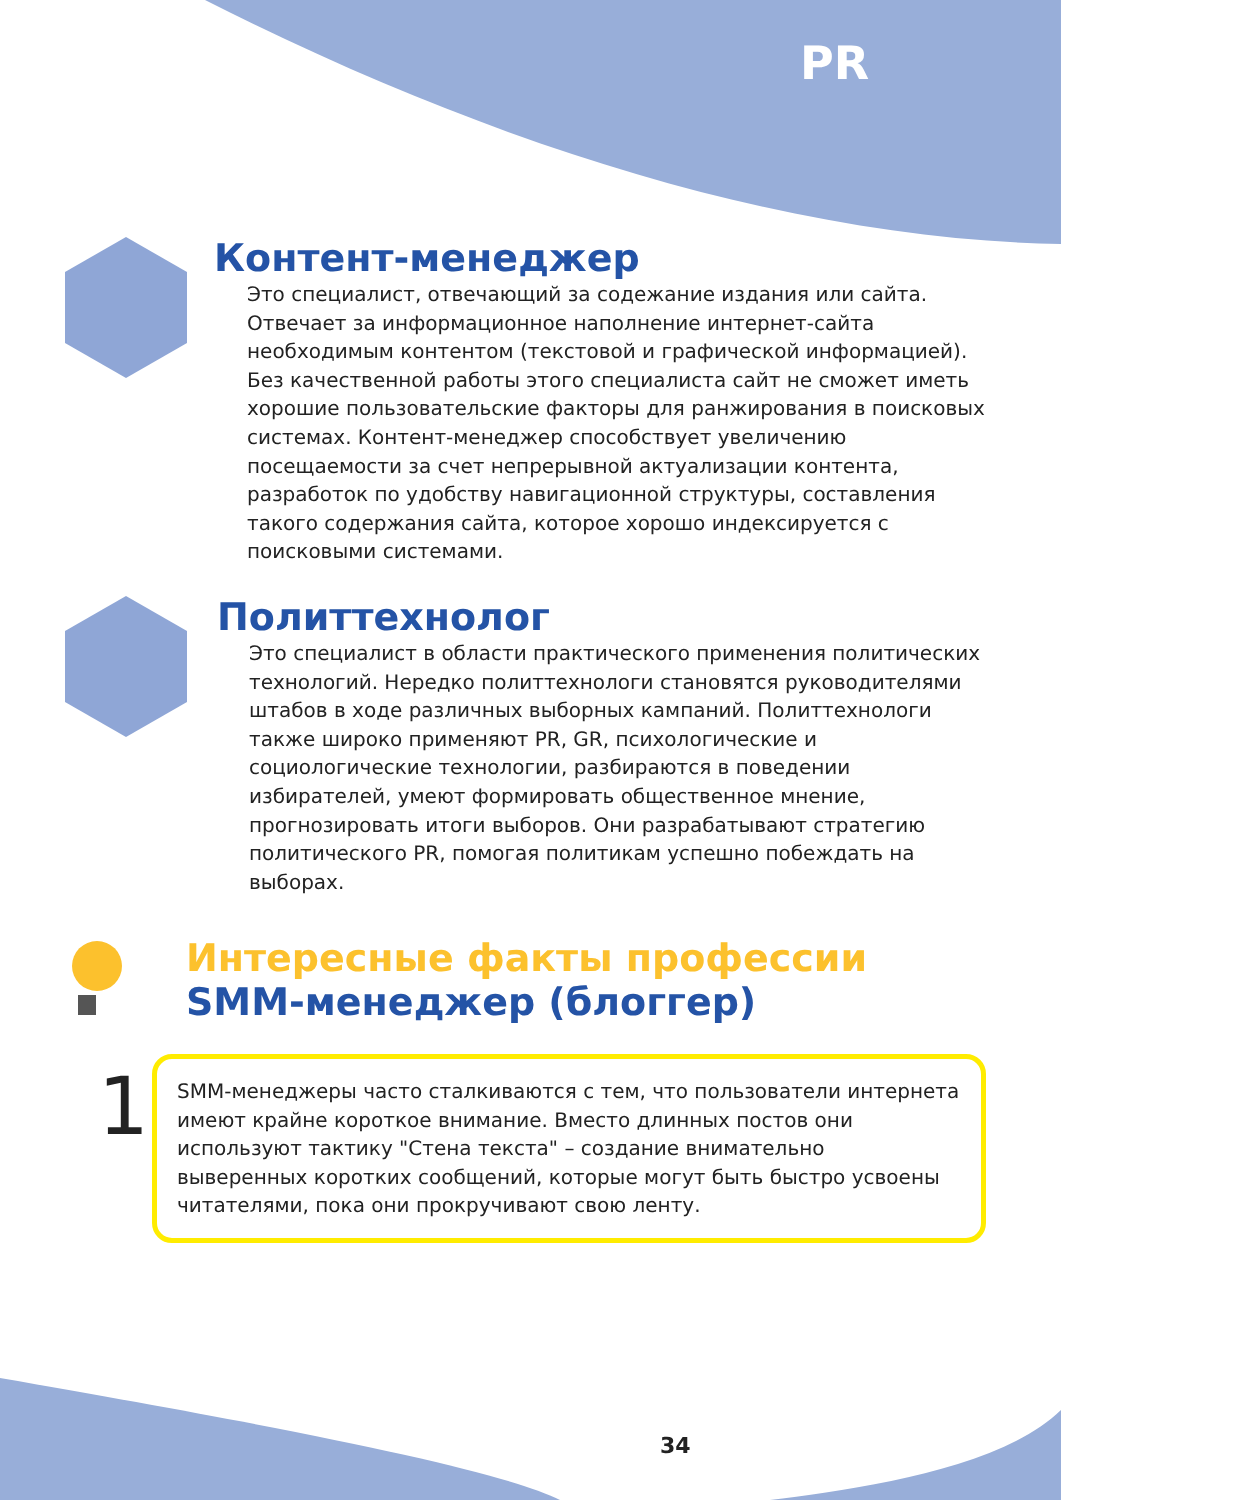PR
Контент-менеджер
Это специалист, отвечающий за содежание издания или сайта. Отвечает за информационное наполнение интернет-сайта необходимым контентом (текстовой и графической информацией). Без качественной работы этого специалиста сайт не сможет иметь хорошие пользовательские факторы для ранжирования в поисковых системах. Контент-менеджер способствует увеличению посещаемости за счет непрерывной актуализации контента, разработок по удобству навигационной структуры, составления такого содержания сайта, которое хорошо индексируется с поисковыми системами.
Политтехнолог
Это специалист в области практического применения политических технологий. Нередко политтехнологи становятся руководителями штабов в ходе различных выборных кампаний. Политтехнологи также широко применяют PR, GR, психологические и социологические технологии, разбираются в поведении избирателей, умеют формировать общественное мнение, прогнозировать итоги выборов. Они разрабатывают стратегию политического PR, помогая политикам успешно побеждать на выборах.
Интересные факты профессии
SMM-менеджер (блоггер)
1
SMM-менеджеры часто сталкиваются с тем, что пользователи интернета имеют крайне короткое внимание. Вместо длинных постов они используют тактику "Стена текста" – создание внимательно выверенных коротких сообщений, которые могут быть быстро усвоены читателями, пока они прокручивают свою ленту.
34